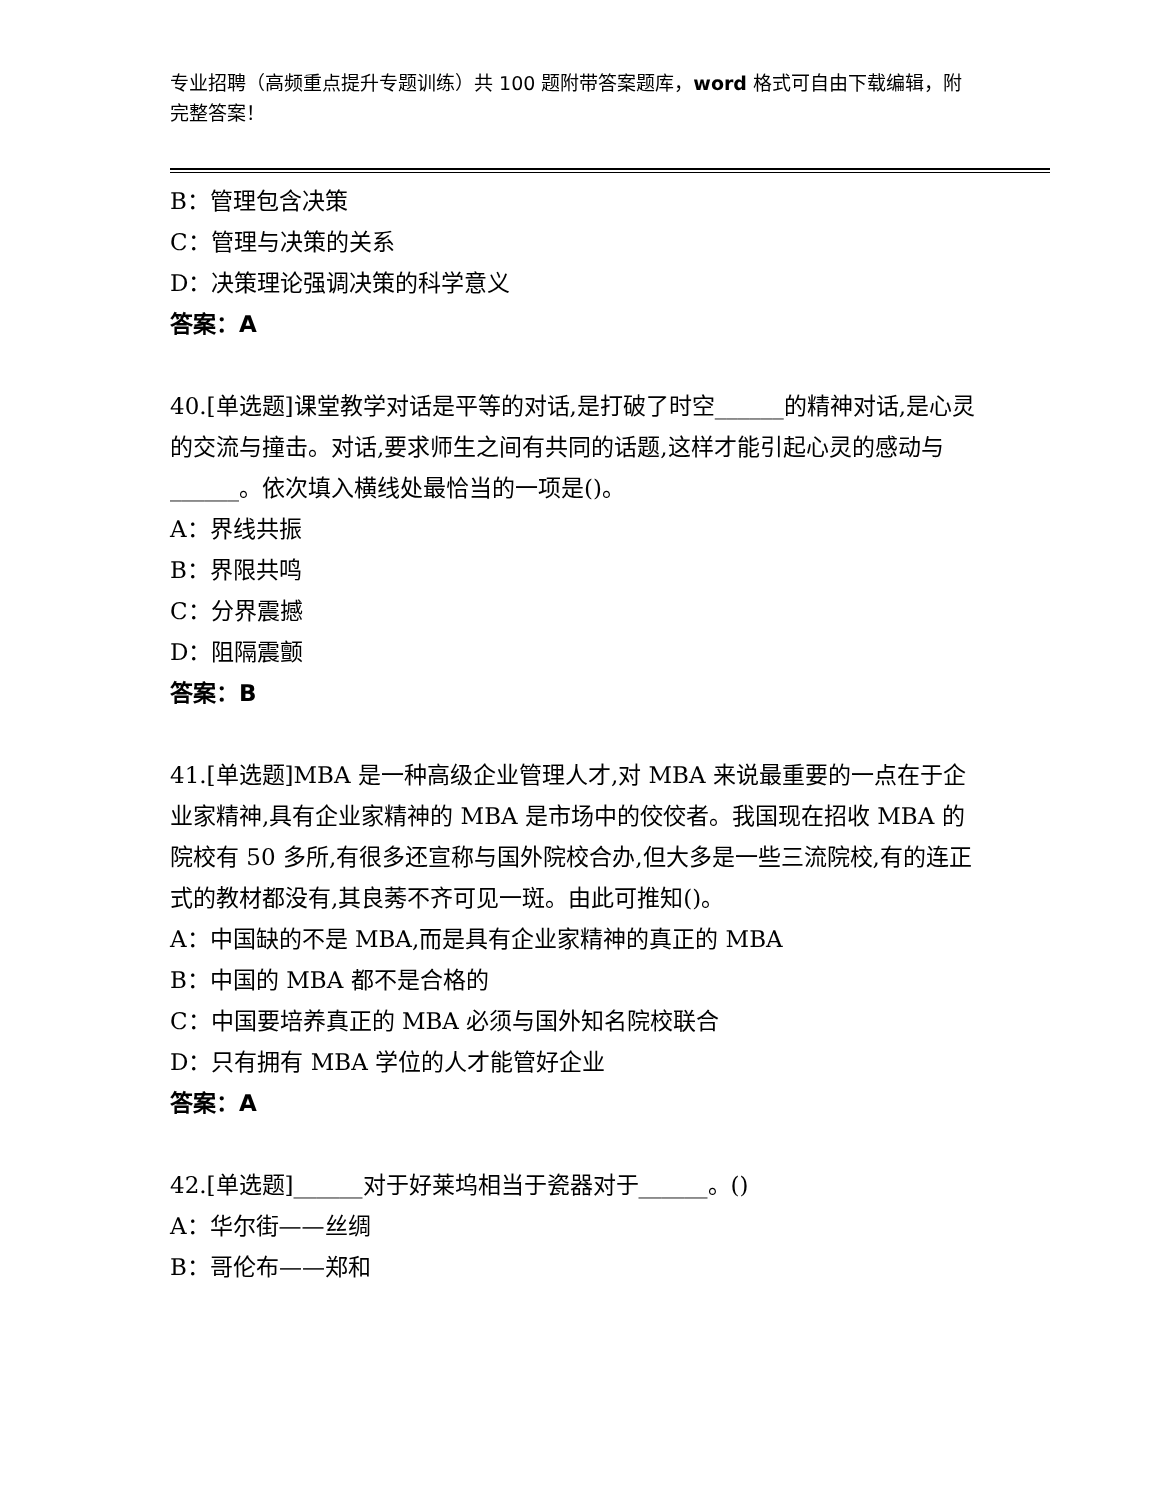专业招聘（高频重点提升专题训练）共 100 题附带答案题库，word 格式可自由下载编辑，附完整答案！
B：管理包含决策
C：管理与决策的关系
D：决策理论强调决策的科学意义
答案：A
40.[单选题]课堂教学对话是平等的对话,是打破了时空______的精神对话,是心灵的交流与撞击。对话,要求师生之间有共同的话题,这样才能引起心灵的感动与______。依次填入横线处最恰当的一项是()。
A：界线共振
B：界限共鸣
C：分界震撼
D：阻隔震颤
答案：B
41.[单选题]MBA 是一种高级企业管理人才,对 MBA 来说最重要的一点在于企业家精神,具有企业家精神的 MBA 是市场中的佼佼者。我国现在招收 MBA 的院校有 50 多所,有很多还宣称与国外院校合办,但大多是一些三流院校,有的连正式的教材都没有,其良莠不齐可见一斑。由此可推知()。
A：中国缺的不是 MBA,而是具有企业家精神的真正的 MBA
B：中国的 MBA 都不是合格的
C：中国要培养真正的 MBA 必须与国外知名院校联合
D：只有拥有 MBA 学位的人才能管好企业
答案：A
42.[单选题]______对于好莱坞相当于瓷器对于______。()
A：华尔街——丝绸
B：哥伦布——郑和